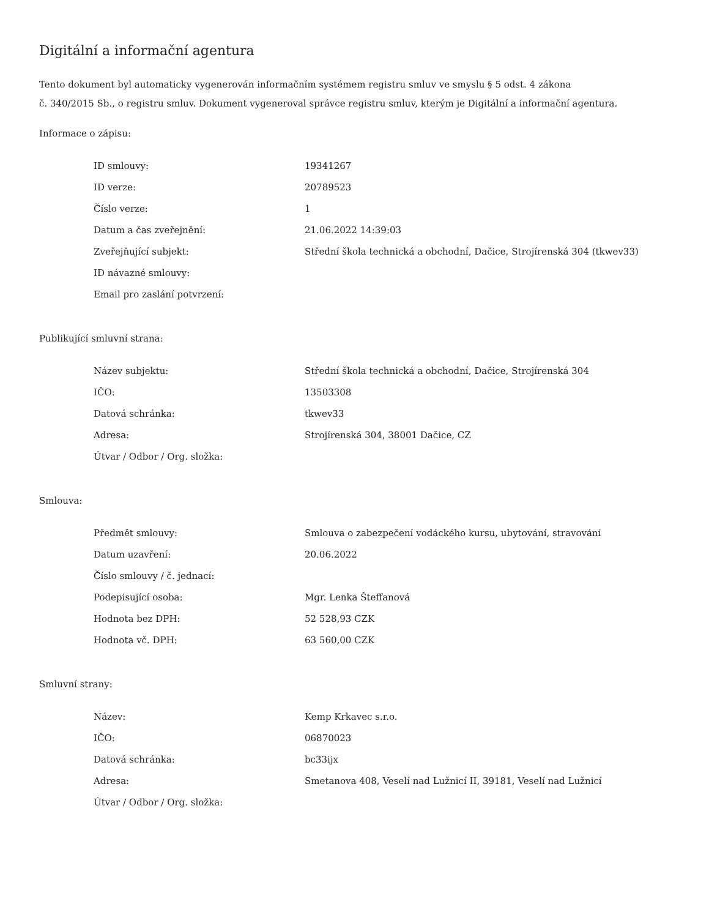Digitální a informační agentura
Tento dokument byl automaticky vygenerován informačním systémem registru smluv ve smyslu § 5 odst. 4 zákona
č. 340/2015 Sb., o registru smluv. Dokument vygeneroval správce registru smluv, kterým je Digitální a informační agentura.
Informace o zápisu:
| ID smlouvy: | 19341267 |
| ID verze: | 20789523 |
| Číslo verze: | 1 |
| Datum a čas zveřejnění: | 21.06.2022 14:39:03 |
| Zveřejňující subjekt: | Střední škola technická a obchodní, Dačice, Strojírenská 304 (tkwev33) |
| ID návazné smlouvy: | |
| Email pro zaslání potvrzení: | |
Publikující smluvní strana:
| Název subjektu: | Střední škola technická a obchodní, Dačice, Strojírenská 304 |
| IČO: | 13503308 |
| Datová schránka: | tkwev33 |
| Adresa: | Strojírenská 304, 38001 Dačice, CZ |
| Útvar / Odbor / Org. složka: | |
Smlouva:
| Předmět smlouvy: | Smlouva o zabezpečení vodáckého kursu, ubytování, stravování |
| Datum uzavření: | 20.06.2022 |
| Číslo smlouvy / č. jednací: | |
| Podepisující osoba: | Mgr. Lenka Šteffanová |
| Hodnota bez DPH: | 52 528,93 CZK |
| Hodnota vč. DPH: | 63 560,00 CZK |
Smluvní strany:
| Název: | Kemp Krkavec s.r.o. |
| IČO: | 06870023 |
| Datová schránka: | bc33ijx |
| Adresa: | Smetanova 408, Veselí nad Lužnicí II, 39181, Veselí nad Lužnicí |
| Útvar / Odbor / Org. složka: | |